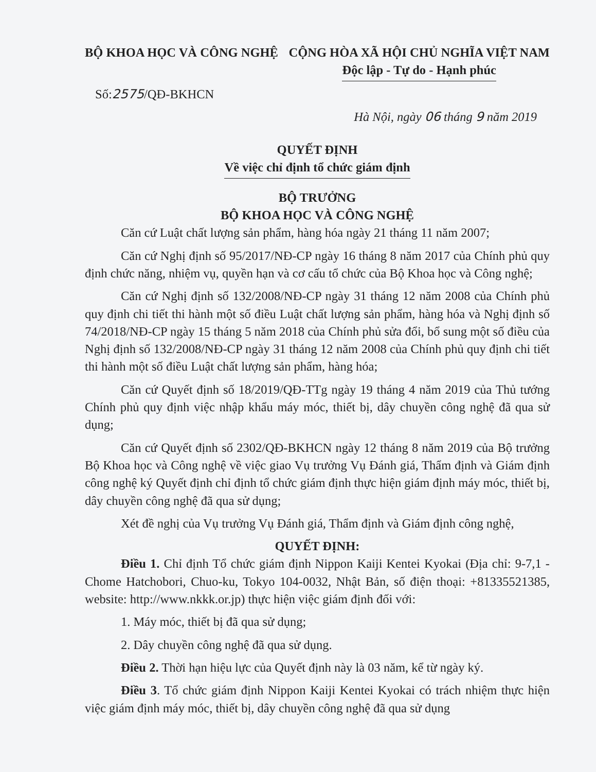BỘ KHOA HỌC VÀ CÔNG NGHỆ CỘNG HÒA XÃ HỘI CHỦ NGHĨA VIỆT NAM
Độc lập - Tự do - Hạnh phúc
Số:2575/QĐ-BKHCN
Hà Nội, ngày 06 tháng 9 năm 2019
QUYẾT ĐỊNH
Về việc chỉ định tổ chức giám định
BỘ TRƯỞNG
BỘ KHOA HỌC VÀ CÔNG NGHỆ
Căn cứ Luật chất lượng sản phẩm, hàng hóa ngày 21 tháng 11 năm 2007;
Căn cứ Nghị định số 95/2017/NĐ-CP ngày 16 tháng 8 năm 2017 của Chính phủ quy định chức năng, nhiệm vụ, quyền hạn và cơ cấu tổ chức của Bộ Khoa học và Công nghệ;
Căn cứ Nghị định số 132/2008/NĐ-CP ngày 31 tháng 12 năm 2008 của Chính phủ quy định chi tiết thi hành một số điều Luật chất lượng sản phẩm, hàng hóa và Nghị định số 74/2018/NĐ-CP ngày 15 tháng 5 năm 2018 của Chính phủ sửa đổi, bổ sung một số điều của Nghị định số 132/2008/NĐ-CP ngày 31 tháng 12 năm 2008 của Chính phủ quy định chi tiết thi hành một số điều Luật chất lượng sản phẩm, hàng hóa;
Căn cứ Quyết định số 18/2019/QĐ-TTg ngày 19 tháng 4 năm 2019 của Thủ tướng Chính phủ quy định việc nhập khẩu máy móc, thiết bị, dây chuyền công nghệ đã qua sử dụng;
Căn cứ Quyết định số 2302/QĐ-BKHCN ngày 12 tháng 8 năm 2019 của Bộ trưởng Bộ Khoa học và Công nghệ về việc giao Vụ trưởng Vụ Đánh giá, Thẩm định và Giám định công nghệ ký Quyết định chỉ định tổ chức giám định thực hiện giám định máy móc, thiết bị, dây chuyền công nghệ đã qua sử dụng;
Xét đề nghị của Vụ trưởng Vụ Đánh giá, Thẩm định và Giám định công nghệ,
QUYẾT ĐỊNH:
Điều 1. Chỉ định Tổ chức giám định Nippon Kaiji Kentei Kyokai (Địa chỉ: 9-7,1 - Chome Hatchobori, Chuo-ku, Tokyo 104-0032, Nhật Bản, số điện thoại: +81335521385, website: http://www.nkkk.or.jp) thực hiện việc giám định đối với:
1. Máy móc, thiết bị đã qua sử dụng;
2. Dây chuyền công nghệ đã qua sử dụng.
Điều 2. Thời hạn hiệu lực của Quyết định này là 03 năm, kể từ ngày ký.
Điều 3. Tổ chức giám định Nippon Kaiji Kentei Kyokai có trách nhiệm thực hiện việc giám định máy móc, thiết bị, dây chuyền công nghệ đã qua sử dụng